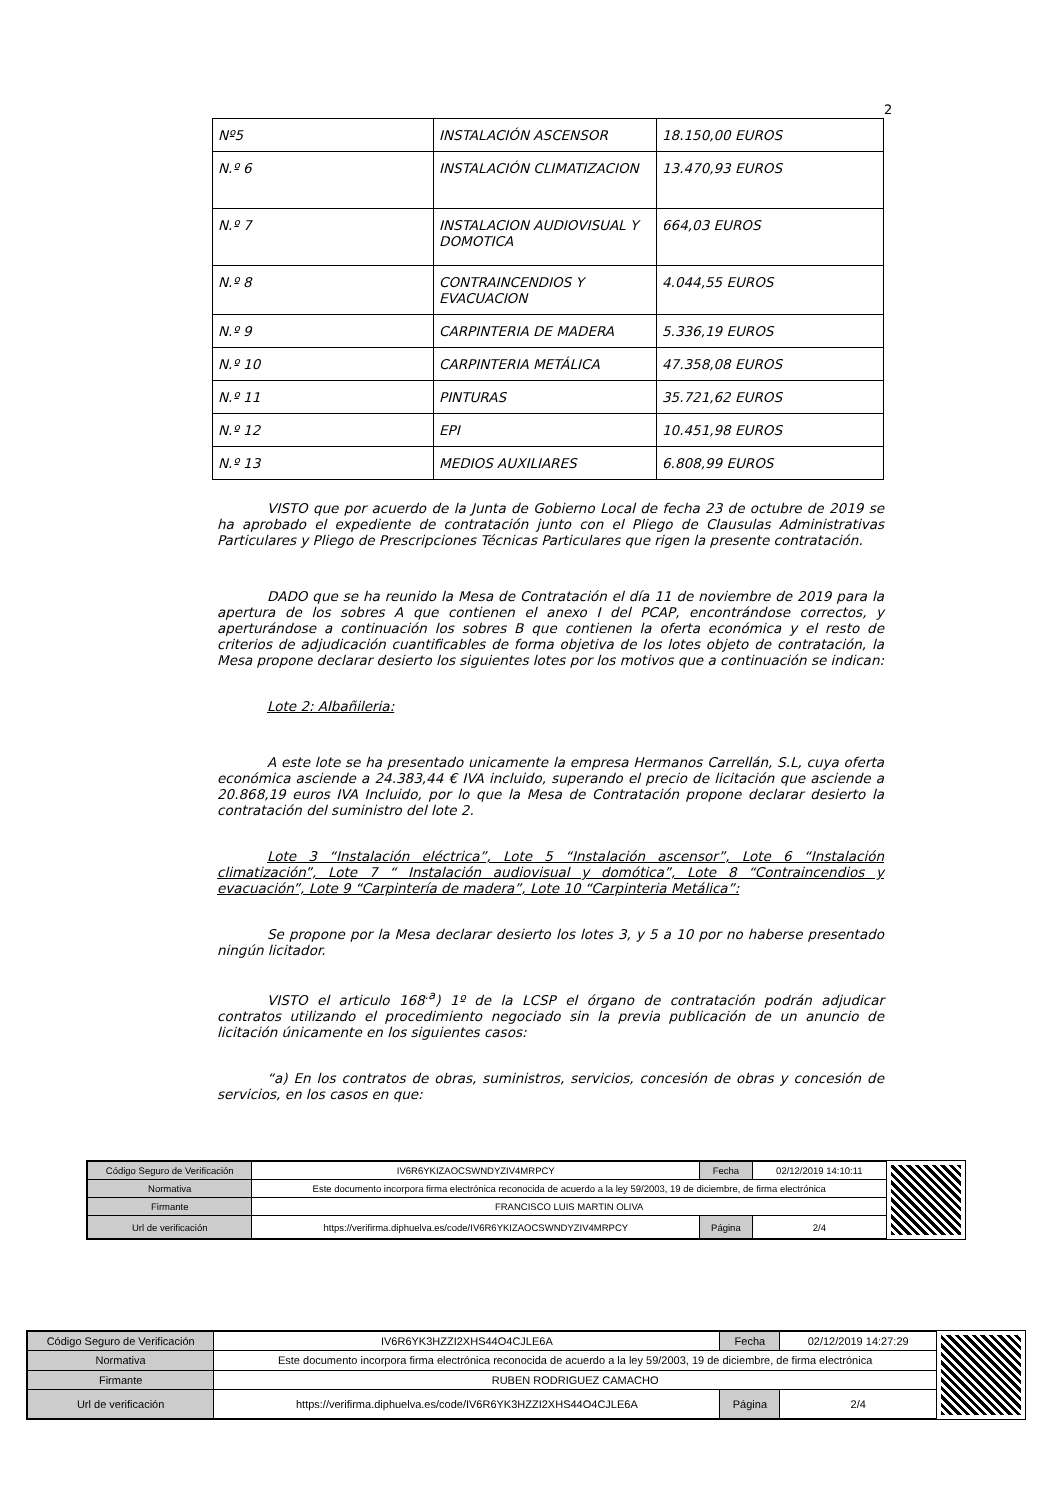2
| Nº5 | INSTALACIÓN ASCENSOR | 18.150,00 EUROS |
| N.º 6 | INSTALACIÓN CLIMATIZACION | 13.470,93 EUROS |
| N.º 7 | INSTALACION AUDIOVISUAL Y DOMOTICA | 664,03 EUROS |
| N.º 8 | CONTRAINCENDIOS Y EVACUACION | 4.044,55 EUROS |
| N.º 9 | CARPINTERIA DE MADERA | 5.336,19 EUROS |
| N.º 10 | CARPINTERIA METÁLICA | 47.358,08 EUROS |
| N.º 11 | PINTURAS | 35.721,62 EUROS |
| N.º 12 | EPI | 10.451,98 EUROS |
| N.º 13 | MEDIOS AUXILIARES | 6.808,99 EUROS |
VISTO que por acuerdo de la Junta de Gobierno Local de fecha 23 de octubre de 2019 se ha aprobado el expediente de contratación junto con el Pliego de Clausulas Administrativas Particulares y Pliego de Prescripciones Técnicas Particulares que rigen la presente contratación.
DADO que se ha reunido la Mesa de Contratación el día 11 de noviembre de 2019 para la apertura de los sobres A que contienen el anexo I del PCAP, encontrándose correctos, y aperturándose a continuación los sobres B que contienen la oferta económica y el resto de criterios de adjudicación cuantificables de forma objetiva de los lotes objeto de contratación, la Mesa propone declarar desierto los siguientes lotes por los motivos que a continuación se indican:
Lote 2: Albañileria:
A este lote se ha presentado unicamente la empresa Hermanos Carrellán, S.L, cuya oferta económica asciende a 24.383,44 € IVA incluido, superando el precio de licitación que asciende a 20.868,19 euros IVA Incluido, por lo que la Mesa de Contratación propone declarar desierto la contratación del suministro del lote 2.
Lote 3 “Instalación eléctrica”, Lote 5 “Instalación ascensor”, Lote 6 “Instalación climatización”, Lote 7 “ Instalación audiovisual y domótica”, Lote 8 “Contraincendios y evacuación”, Lote 9 “Carpintería de madera”, Lote 10 “Carpinteria Metálica”:
Se propone por la Mesa declarar desierto los lotes 3, y 5 a 10 por no haberse presentado ningún licitador.
VISTO el articulo 168<sup>.a</sup>) 1º de la LCSP el órgano de contratación podrán adjudicar contratos utilizando el procedimiento negociado sin la previa publicación de un anuncio de licitación únicamente en los siguientes casos:
“a) En los contratos de obras, suministros, servicios, concesión de obras y concesión de servicios, en los casos en que:
| Código Seguro de Verificación | IV6R6YKIZAOCSWNDYZIV4MRPCY | Fecha | 02/12/2019 14:10:11 |
| Normativa | Este documento incorpora firma electrónica reconocida de acuerdo a la ley 59/2003, 19 de diciembre, de firma electrónica | | |
| Firmante | FRANCISCO LUIS MARTIN OLIVA | | |
| Url de verificación | https://verifirma.diphuelva.es/code/IV6R6YKIZAOCSWNDYZIV4MRPCY | Página | 2/4 |
| Código Seguro de Verificación | IV6R6YK3HZZI2XHS44O4CJLE6A | Fecha | 02/12/2019 14:27:29 |
| Normativa | Este documento incorpora firma electrónica reconocida de acuerdo a la ley 59/2003, 19 de diciembre, de firma electrónica | | |
| Firmante | RUBEN RODRIGUEZ CAMACHO | | |
| Url de verificación | https://verifirma.diphuelva.es/code/IV6R6YK3HZZI2XHS44O4CJLE6A | Página | 2/4 |